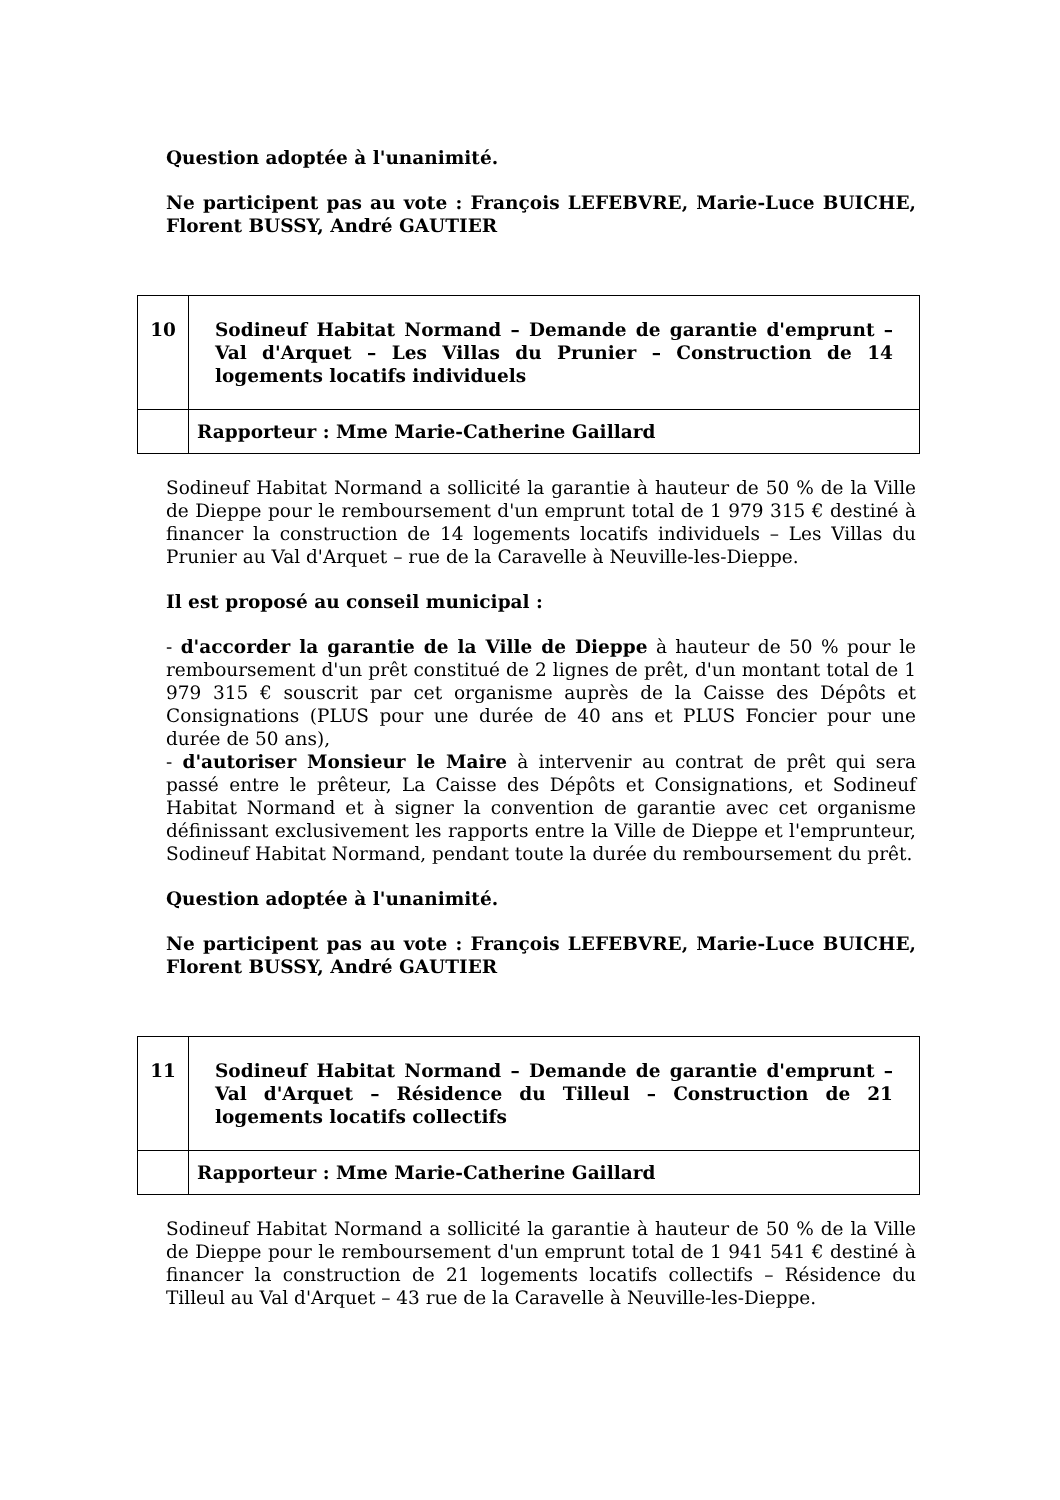Question adoptée à l'unanimité.
Ne participent pas au vote : François LEFEBVRE, Marie-Luce BUICHE, Florent BUSSY, André GAUTIER
| 10 | Sodineuf Habitat Normand – Demande de garantie d'emprunt – Val d'Arquet – Les Villas du Prunier – Construction de 14 logements locatifs individuels |
| | Rapporteur : Mme Marie-Catherine Gaillard |
Sodineuf Habitat Normand a sollicité la garantie à hauteur de 50 % de la Ville de Dieppe pour le remboursement d'un emprunt total de 1 979 315 € destiné à financer la construction de 14 logements locatifs individuels – Les Villas du Prunier au Val d'Arquet – rue de la Caravelle à Neuville-les-Dieppe.
Il est proposé au conseil municipal :
- d'accorder la garantie de la Ville de Dieppe à hauteur de 50 % pour le remboursement d'un prêt constitué de 2 lignes de prêt, d'un montant total de 1 979 315 € souscrit par cet organisme auprès de la Caisse des Dépôts et Consignations (PLUS pour une durée de 40 ans et PLUS Foncier pour une durée de 50 ans),
- d'autoriser Monsieur le Maire à intervenir au contrat de prêt qui sera passé entre le prêteur, La Caisse des Dépôts et Consignations, et Sodineuf Habitat Normand et à signer la convention de garantie avec cet organisme définissant exclusivement les rapports entre la Ville de Dieppe et l'emprunteur, Sodineuf Habitat Normand, pendant toute la durée du remboursement du prêt.
Question adoptée à l'unanimité.
Ne participent pas au vote : François LEFEBVRE, Marie-Luce BUICHE, Florent BUSSY, André GAUTIER
| 11 | Sodineuf Habitat Normand – Demande de garantie d'emprunt – Val d'Arquet – Résidence du Tilleul – Construction de 21 logements locatifs collectifs |
| | Rapporteur : Mme Marie-Catherine Gaillard |
Sodineuf Habitat Normand a sollicité la garantie à hauteur de 50 % de la Ville de Dieppe pour le remboursement d'un emprunt total de 1 941 541 € destiné à financer la construction de 21 logements locatifs collectifs – Résidence du Tilleul au Val d'Arquet – 43 rue de la Caravelle à Neuville-les-Dieppe.